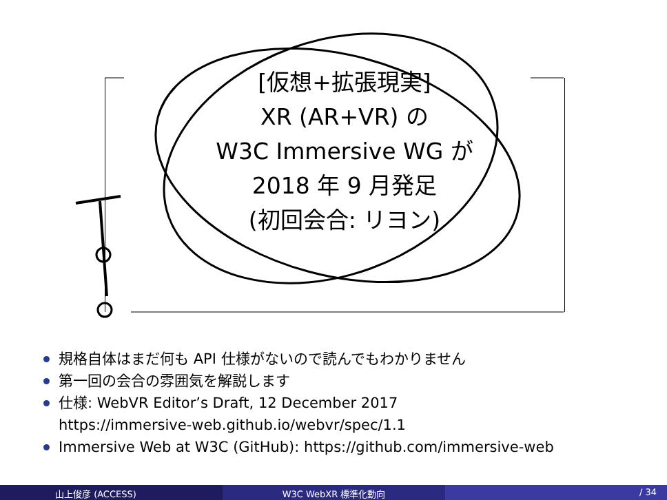[仮想+拡張現実]
XR (AR+VR) の
W3C Immersive WG が
2018 年 9 月発足
(初回会合: リヨン)
規格自体はまだ何も API 仕様がないので読んでもわかりません
第一回の会合の雰囲気を解説します
仕様: WebVR Editor’s Draft, 12 December 2017
https://immersive-web.github.io/webvr/spec/1.1
Immersive Web at W3C (GitHub): https://github.com/immersive-web
山上俊彦 (ACCESS) W3C WebXR 標準化動向 / 34